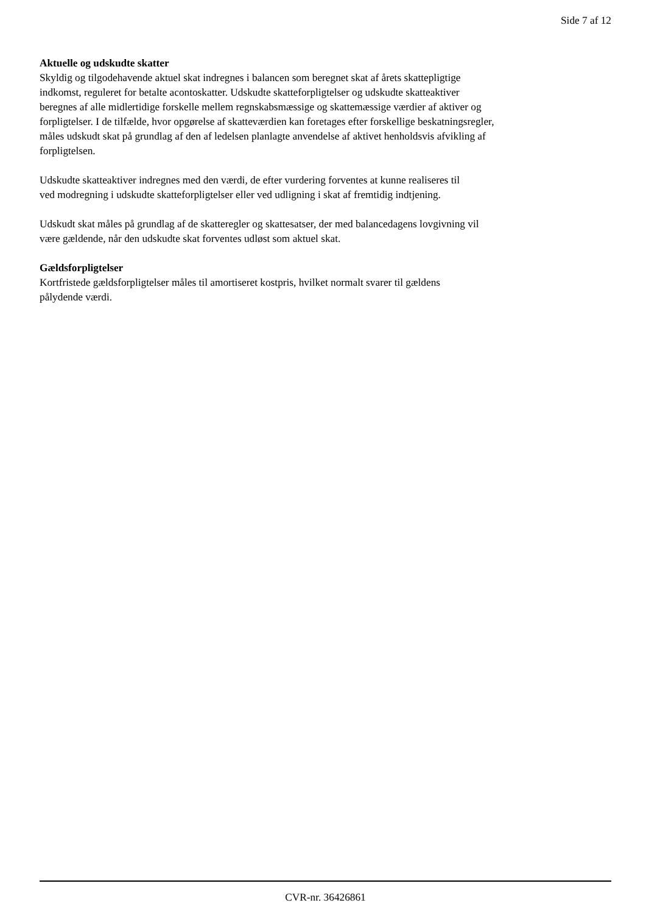Side 7 af 12
Aktuelle og udskudte skatter
Skyldig og tilgodehavende aktuel skat indregnes i balancen som beregnet skat af årets skattepligtige
indkomst, reguleret for betalte acontoskatter. Udskudte skatteforpligtelser og udskudte skatteaktiver
beregnes af alle midlertidige forskelle mellem regnskabsmæssige og skattemæssige værdier af aktiver og
forpligtelser. I de tilfælde, hvor opgørelse af skatteværdien kan foretages efter forskellige beskatningsregler,
måles udskudt skat på grundlag af den af ledelsen planlagte anvendelse af aktivet henholdsvis afvikling af
forpligtelsen.
Udskudte skatteaktiver indregnes med den værdi, de efter vurdering forventes at kunne realiseres til
ved modregning i udskudte skatteforpligtelser eller ved udligning i skat af fremtidig indtjening.
Udskudt skat måles på grundlag af de skatteregler og skattesatser, der med balancedagens lovgivning vil
være gældende, når den udskudte skat forventes udløst som aktuel skat.
Gældsforpligtelser
Kortfristede gældsforpligtelser måles til amortiseret kostpris, hvilket normalt svarer til gældens
pålydende værdi.
CVR-nr. 36426861